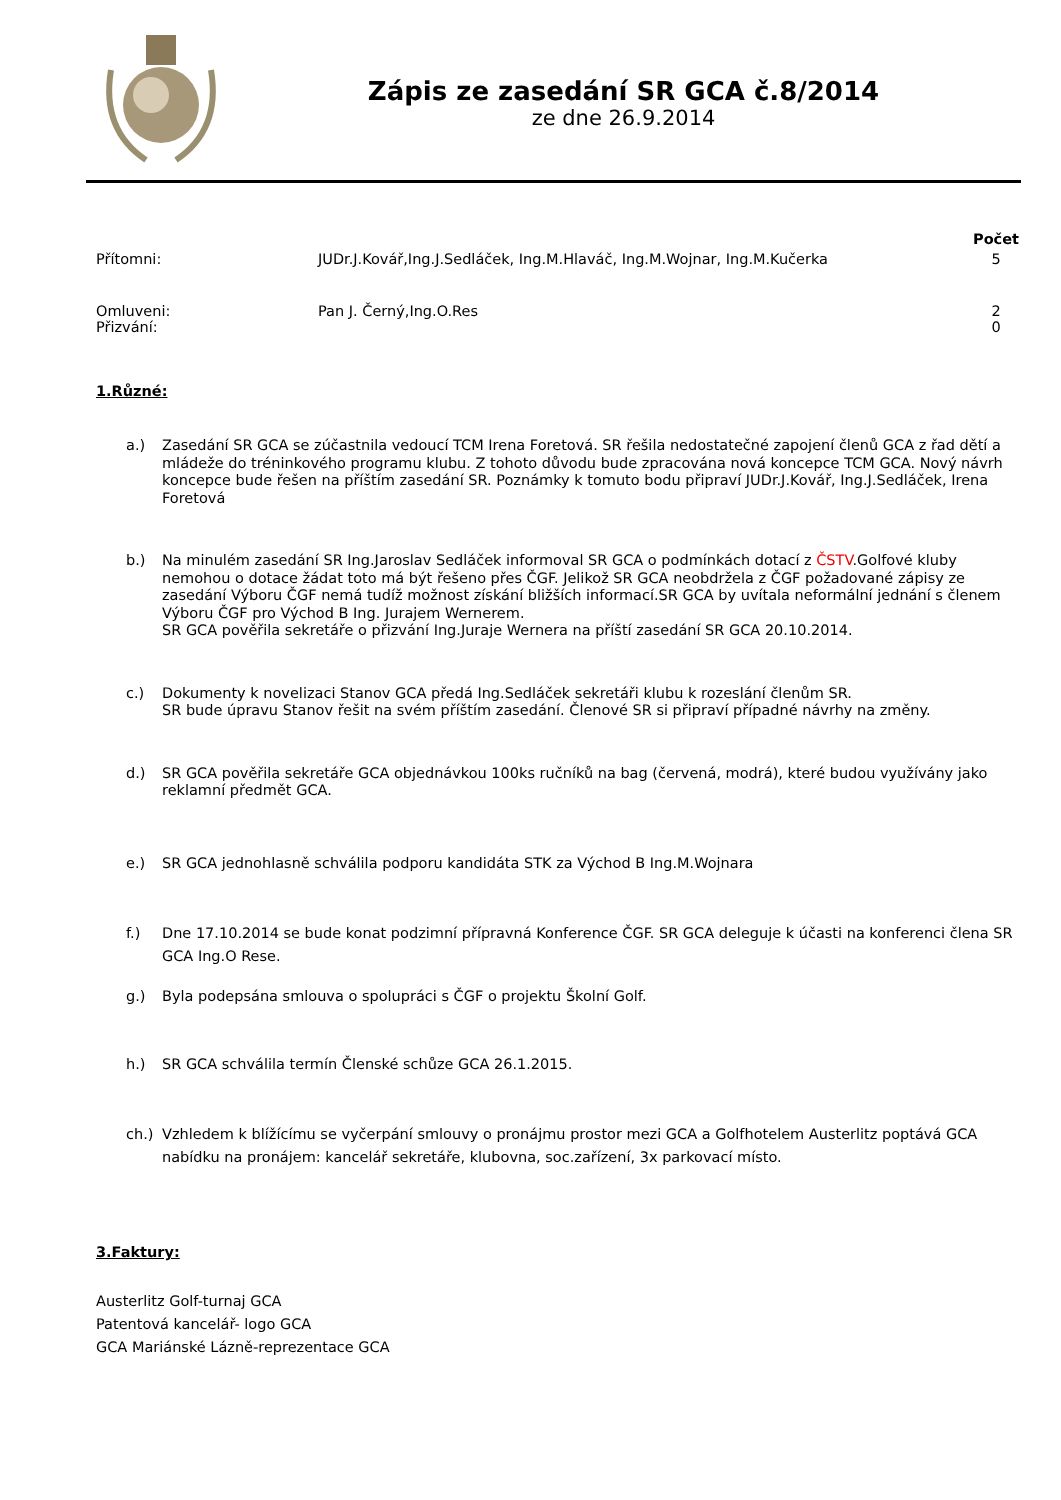Zápis ze zasedání SR GCA č.8/2014
ze dne 26.9.2014
| | | Počet |
| --- | --- | --- |
| Přítomni: | JUDr.J.Kovář,Ing.J.Sedláček, Ing.M.Hlaváč, Ing.M.Wojnar, Ing.M.Kučerka | 5 |
| Omluveni: | Pan J. Černý,Ing.O.Res | 2 |
| Přizvání: | | 0 |
1.Různé:
a.) Zasedání SR GCA se zúčastnila vedoucí TCM Irena Foretová. SR řešila nedostatečné zapojení členů GCA z řad dětí a mládeže do tréninkového programu klubu. Z tohoto důvodu bude zpracována nová koncepce TCM GCA. Nový návrh koncepce bude řešen na příštím zasedání SR. Poznámky k tomuto bodu připraví JUDr.J.Kovář, Ing.J.Sedláček, Irena Foretová
b.) Na minulém zasedání SR Ing.Jaroslav Sedláček informoval SR GCA o podmínkách dotací z ČSTV.Golfové kluby nemohou o dotace žádat toto má být řešeno přes ČGF. Jelikož SR GCA neobdržela z ČGF požadované zápisy ze zasedání Výboru ČGF nemá tudíž možnost získání bližších informací.SR GCA by uvítala neformální jednání s členem Výboru ČGF pro Východ B Ing. Jurajem Wernerem.
SR GCA pověřila sekretáře o přizvání Ing.Juraje Wernera na příští zasedání SR GCA 20.10.2014.
c.) Dokumenty k novelizaci Stanov GCA předá Ing.Sedláček sekretáři klubu k rozeslání členům SR.
SR bude úpravu Stanov řešit na svém příštím zasedání. Členové SR si připraví případné návrhy na změny.
d.) SR GCA pověřila sekretáře GCA objednávkou 100ks ručníků na bag (červená, modrá), které budou využívány jako reklamní předmět GCA.
e.) SR GCA jednohlasně schválila podporu kandidáta STK za Východ B Ing.M.Wojnara
f.) Dne 17.10.2014 se bude konat podzimní přípravná Konference ČGF. SR GCA deleguje k účasti na konferenci člena SR GCA Ing.O Rese.
g.) Byla podepsána smlouva o spolupráci s ČGF o projektu Školní Golf.
h.) SR GCA schválila termín Členské schůze GCA 26.1.2015.
ch.) Vzhledem k blížícímu se vyčerpání smlouvy o pronájmu prostor mezi GCA a Golfhotelem Austerlitz poptává GCA nabídku na pronájem: kancelář sekretáře, klubovna, soc.zařízení, 3x parkovací místo.
3.Faktury:
Austerlitz Golf-turnaj GCA
Patentová kancelář- logo GCA
GCA Mariánské Lázně-reprezentace GCA